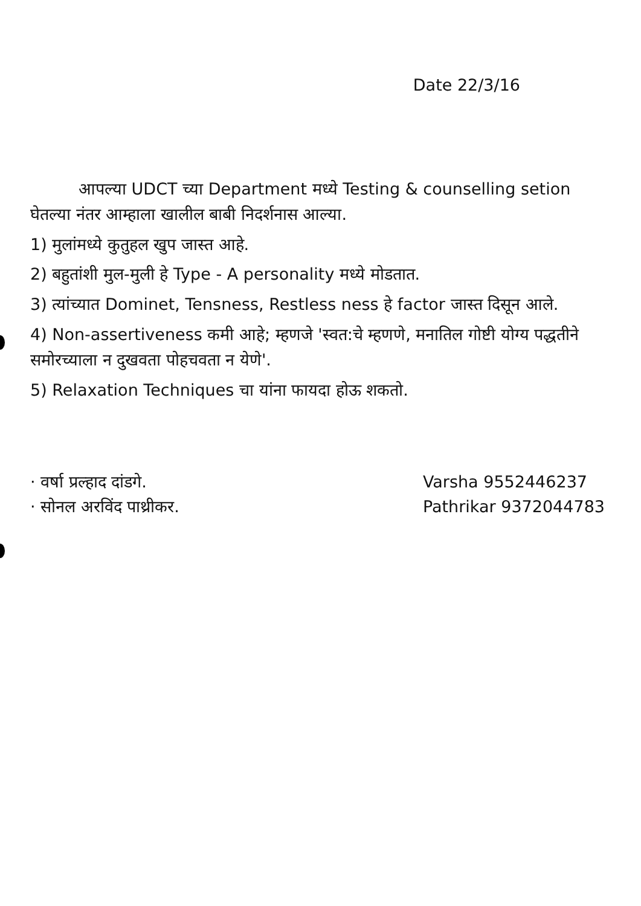Date 22/3/16
आपल्या UDCT च्या Department मध्ये Testing & counselling setion घेतल्या नंतर आम्हाला खालील बाबी निदर्शनास आल्या.
1) मुलांमध्ये कुतुहल खुप जास्त आहे.
2) बहुतांशी मुल-मुली हे Type - A personality मध्ये मोडतात.
3) त्यांच्यात Dominet, Tensness, Restless ness हे factor जास्त दिसून आले.
4) Non-assertiveness कमी आहे; म्हणजे 'स्वत:चे म्हणणे, मनातिल गोष्टी योग्य पद्धतीने समोरच्याला न दुखवता पोहचवता न येणे'.
5) Relaxation Techniques चा यांना फायदा होऊ शकतो.
· वर्षा प्रल्हाद दांडगे.
· सोनल अरविंद पाथ्रीकर.
Varsha 9552446237
Pathrikar 9372044783